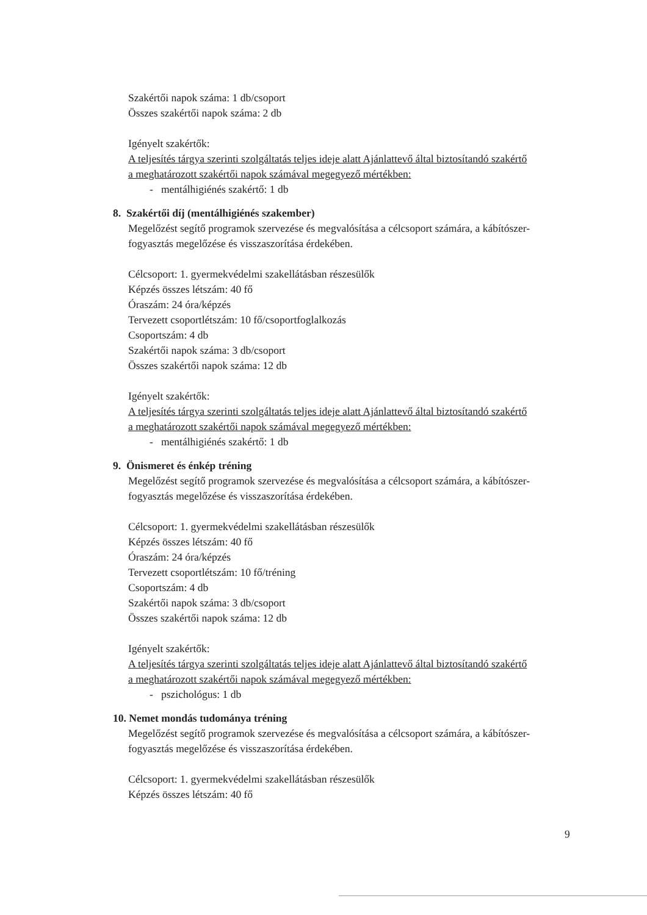Szakértői napok száma: 1 db/csoport
Összes szakértői napok száma: 2 db
Igényelt szakértők:
A teljesítés tárgya szerinti szolgáltatás teljes ideje alatt Ajánlattevő által biztosítandó szakértő a meghatározott szakértői napok számával megegyező mértékben:
- mentálhigiénés szakértő: 1 db
8. Szakértői díj (mentálhigiénés szakember)
Megelőzést segítő programok szervezése és megvalósítása a célcsoport számára, a kábítószer-fogyasztás megelőzése és visszaszorítása érdekében.
Célcsoport: 1. gyermekvédelmi szakellátásban részesülők
Képzés összes létszám: 40 fő
Óraszám: 24 óra/képzés
Tervezett csoportlétszám: 10 fő/csoportfoglalkozás
Csoportszám: 4 db
Szakértői napok száma: 3 db/csoport
Összes szakértői napok száma: 12 db
Igényelt szakértők:
A teljesítés tárgya szerinti szolgáltatás teljes ideje alatt Ajánlattevő által biztosítandó szakértő a meghatározott szakértői napok számával megegyező mértékben:
- mentálhigiénés szakértő: 1 db
9. Önismeret és énkép tréning
Megelőzést segítő programok szervezése és megvalósítása a célcsoport számára, a kábítószer-fogyasztás megelőzése és visszaszorítása érdekében.
Célcsoport: 1. gyermekvédelmi szakellátásban részesülők
Képzés összes létszám: 40 fő
Óraszám: 24 óra/képzés
Tervezett csoportlétszám: 10 fő/tréning
Csoportszám: 4 db
Szakértői napok száma: 3 db/csoport
Összes szakértői napok száma: 12 db
Igényelt szakértők:
A teljesítés tárgya szerinti szolgáltatás teljes ideje alatt Ajánlattevő által biztosítandó szakértő a meghatározott szakértői napok számával megegyező mértékben:
- pszichológus: 1 db
10. Nemet mondás tudománya tréning
Megelőzést segítő programok szervezése és megvalósítása a célcsoport számára, a kábítószer-fogyasztás megelőzése és visszaszorítása érdekében.
Célcsoport: 1. gyermekvédelmi szakellátásban részesülők
Képzés összes létszám: 40 fő
9